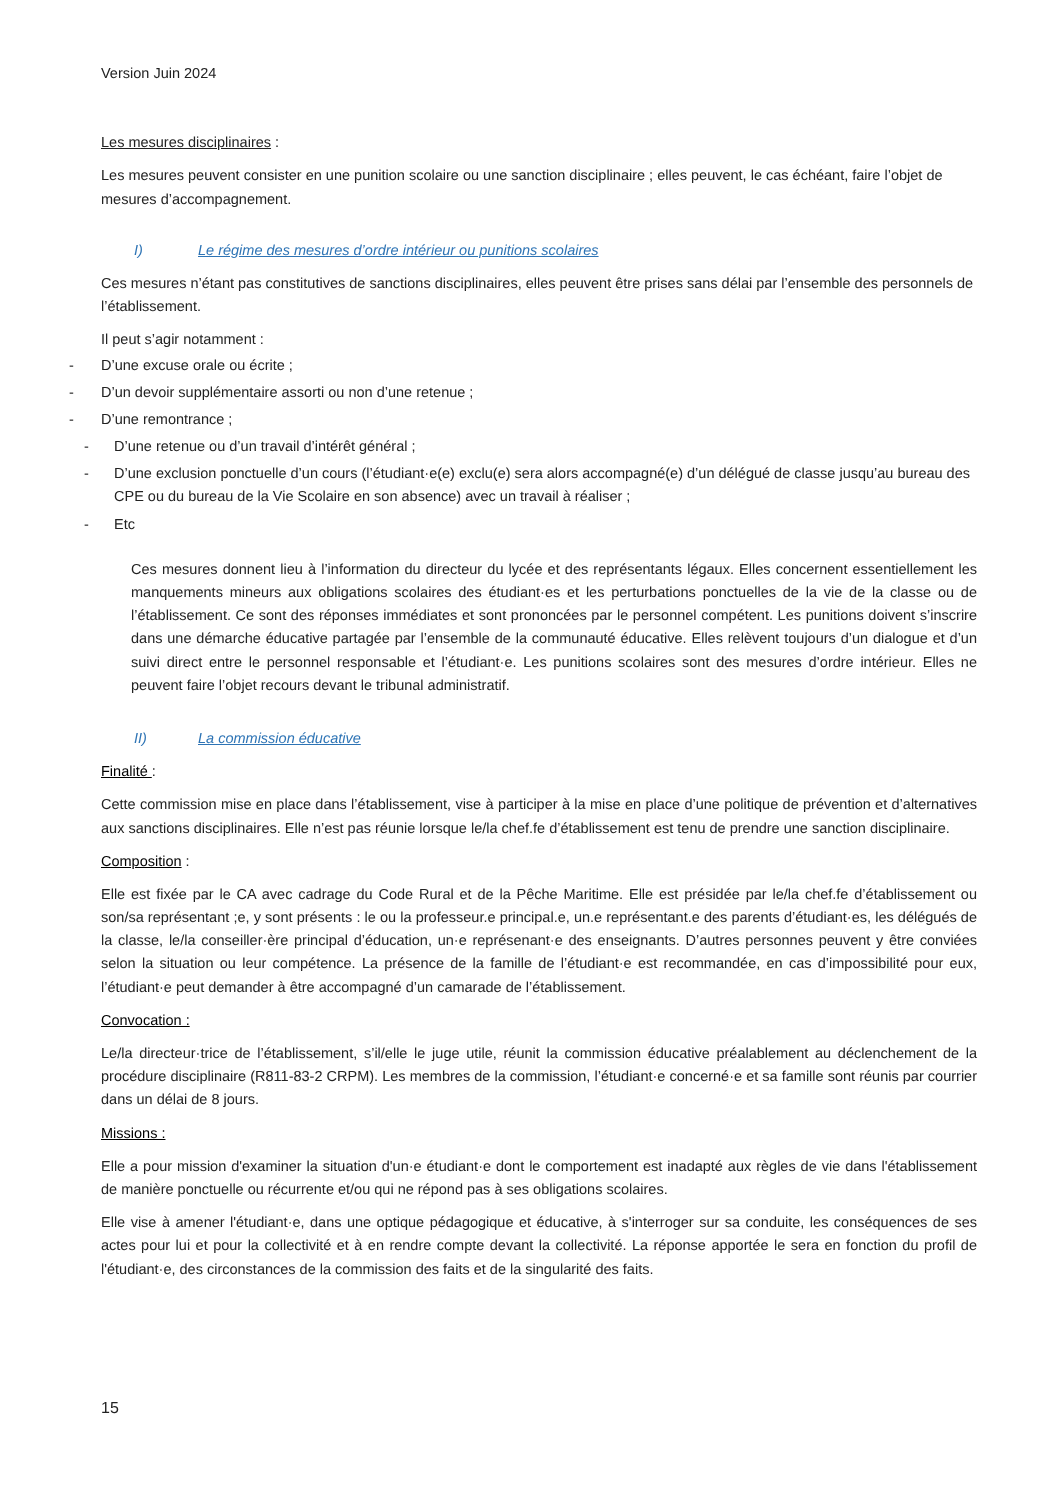Version Juin 2024
Les mesures disciplinaires :
Les mesures peuvent consister en une punition scolaire ou une sanction disciplinaire ; elles peuvent, le cas échéant, faire l’objet de mesures d’accompagnement.
I) Le régime des mesures d’ordre intérieur ou punitions scolaires
Ces mesures n’étant pas constitutives de sanctions disciplinaires, elles peuvent être prises sans délai par l’ensemble des personnels de l’établissement.
Il peut s’agir notamment :
- D’une excuse orale ou écrite ;
- D’un devoir supplémentaire assorti ou non d’une retenue ;
- D’une remontrance ;
- D’une retenue ou d’un travail d’intérêt général ;
- D’une exclusion ponctuelle d’un cours (l’étudiant·e(e) exclu(e) sera alors accompagné(e) d’un délégué de classe jusqu’au bureau des CPE ou du bureau de la Vie Scolaire en son absence) avec un travail à réaliser ;
- Etc
Ces mesures donnent lieu à l’information du directeur du lycée et des représentants légaux. Elles concernent essentiellement les manquements mineurs aux obligations scolaires des étudiant·es et les perturbations ponctuelles de la vie de la classe ou de l’établissement. Ce sont des réponses immédiates et sont prononcées par le personnel compétent. Les punitions doivent s’inscrire dans une démarche éducative partagée par l’ensemble de la communauté éducative. Elles relèvent toujours d’un dialogue et d’un suivi direct entre le personnel responsable et l’étudiant·e. Les punitions scolaires sont des mesures d’ordre intérieur. Elles ne peuvent faire l’objet recours devant le tribunal administratif.
II) La commission éducative
Finalité :
Cette commission mise en place dans l’établissement, vise à participer à la mise en place d’une politique de prévention et d’alternatives aux sanctions disciplinaires. Elle n’est pas réunie lorsque le/la chef.fe d’établissement est tenu de prendre une sanction disciplinaire.
Composition :
Elle est fixée par le CA avec cadrage du Code Rural et de la Pêche Maritime. Elle est présidée par le/la chef.fe d’établissement ou son/sa représentant ;e, y sont présents : le ou la professeur.e principal.e, un.e représentant.e des parents d’étudiant·es, les délégués de la classe, le/la conseiller·ère principal d’éducation, un·e représenant·e des enseignants. D’autres personnes peuvent y être conviées selon la situation ou leur compétence. La présence de la famille de l’étudiant·e est recommandée, en cas d’impossibilité pour eux, l’étudiant·e peut demander à être accompagné d’un camarade de l’établissement.
Convocation :
Le/la directeur·trice de l’établissement, s’il/elle le juge utile, réunit la commission éducative préalablement au déclenchement de la procédure disciplinaire (R811-83-2 CRPM). Les membres de la commission, l’étudiant·e concerné·e et sa famille sont réunis par courrier dans un délai de 8 jours.
Missions :
Elle a pour mission d'examiner la situation d'un·e étudiant·e dont le comportement est inadapté aux règles de vie dans l'établissement de manière ponctuelle ou récurrente et/ou qui ne répond pas à ses obligations scolaires.
Elle vise à amener l'étudiant·e, dans une optique pédagogique et éducative, à s'interroger sur sa conduite, les conséquences de ses actes pour lui et pour la collectivité et à en rendre compte devant la collectivité. La réponse apportée le sera en fonction du profil de l'étudiant·e, des circonstances de la commission des faits et de la singularité des faits.
15